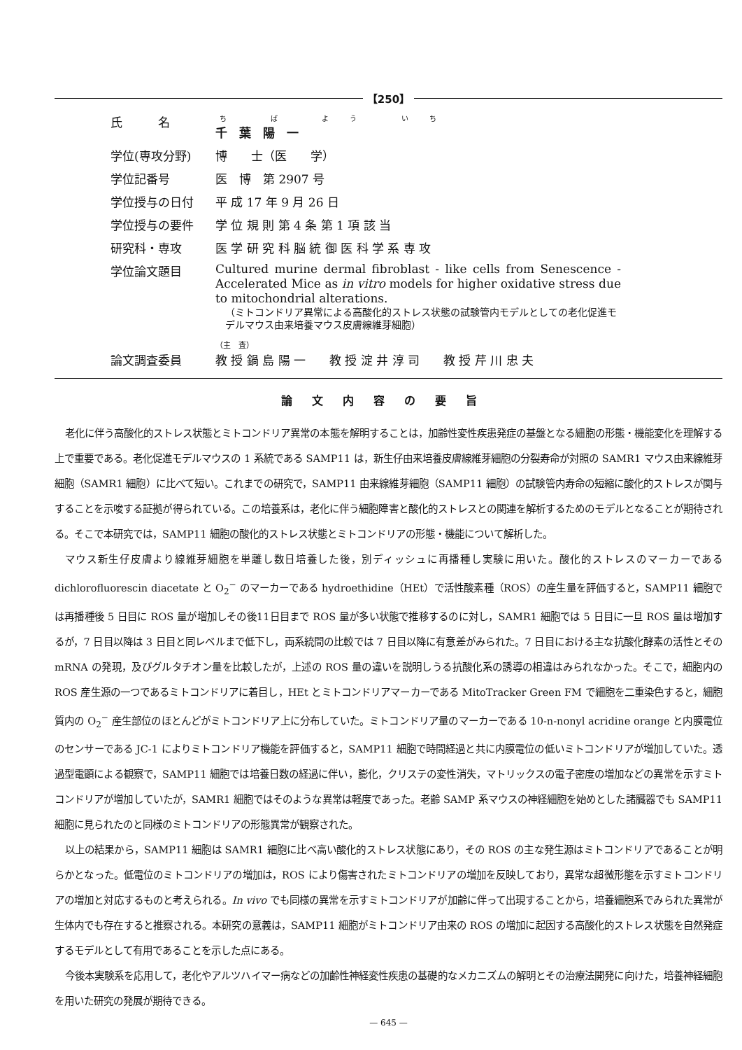【250】
| 氏 名 | ち ば よう いち 千 葉 陽 一 |
| 学位(専攻分野) | 博 士（医 学） |
| 学位記番号 | 医 博 第 2907 号 |
| 学位授与の日付 | 平 成 17 年 9 月 26 日 |
| 学位授与の要件 | 学 位 規 則 第 4 条 第 1 項 該 当 |
| 研究科・専攻 | 医 学 研 究 科 脳 統 御 医 科 学 系 専 攻 |
| 学位論文題目 | Cultured murine dermal fibroblast - like cells from Senescence - Accelerated Mice as in vitro models for higher oxidative stress due to mitochondrial alterations. （ミトコンドリア異常による高酸化的ストレス状態の試験管内モデルとしての老化促進モデルマウス由来培養マウス皮膚線維芽細胞） |
| 論文調査委員 | （主 査） 教 授 鍋 島 陽 一 教 授 淀 井 淳 司 教 授 芹 川 忠 夫 |
論文内容の要旨
老化に伴う高酸化的ストレス状態とミトコンドリア異常の本態を解明することは，加齢性変性疾患発症の基盤となる細胞の形態・機能変化を理解する上で重要である。老化促進モデルマウスの 1 系統である SAMP11 は，新生仔由来培養皮膚線維芽細胞の分裂寿命が対照の SAMR1 マウス由来線維芽細胞（SAMR1 細胞）に比べて短い。これまでの研究で，SAMP11 由来線維芽細胞（SAMP11 細胞）の試験管内寿命の短縮に酸化的ストレスが関与することを示唆する証拠が得られている。この培養系は，老化に伴う細胞障害と酸化的ストレスとの関連を解析するためのモデルとなることが期待される。そこで本研究では，SAMP11 細胞の酸化的ストレス状態とミトコンドリアの形態・機能について解析した。
マウス新生仔皮膚より線維芽細胞を単離し数日培養した後，別ディッシュに再播種し実験に用いた。酸化的ストレスのマーカーである dichlorofluorescin diacetate と O<sub>2</sub><sup>−</sup> のマーカーである hydroethidine（HEt）で活性酸素種（ROS）の産生量を評価すると，SAMP11 細胞では再播種後 5 日目に ROS 量が増加しその後11日目まで ROS 量が多い状態で推移するのに対し，SAMR1 細胞では 5 日目に一旦 ROS 量は増加するが，7 日目以降は 3 日目と同レベルまで低下し，両系統間の比較では 7 日目以降に有意差がみられた。7 日目における主な抗酸化酵素の活性とその mRNA の発現，及びグルタチオン量を比較したが，上述の ROS 量の違いを説明しうる抗酸化系の誘導の相違はみられなかった。そこで，細胞内の ROS 産生源の一つであるミトコンドリアに着目し，HEt とミトコンドリアマーカーである MitoTracker Green FM で細胞を二重染色すると，細胞質内の O<sub>2</sub><sup>−</sup> 産生部位のほとんどがミトコンドリア上に分布していた。ミトコンドリア量のマーカーである 10-n-nonyl acridine orange と内膜電位のセンサーである JC-1 によりミトコンドリア機能を評価すると，SAMP11 細胞で時間経過と共に内膜電位の低いミトコンドリアが増加していた。透過型電顕による観察で，SAMP11 細胞では培養日数の経過に伴い，膨化，クリステの変性消失，マトリックスの電子密度の増加などの異常を示すミトコンドリアが増加していたが，SAMR1 細胞ではそのような異常は軽度であった。老齢 SAMP 系マウスの神経細胞を始めとした諸臓器でも SAMP11 細胞に見られたのと同様のミトコンドリアの形態異常が観察された。
以上の結果から，SAMP11 細胞は SAMR1 細胞に比べ高い酸化的ストレス状態にあり，その ROS の主な発生源はミトコンドリアであることが明らかとなった。低電位のミトコンドリアの増加は，ROS により傷害されたミトコンドリアの増加を反映しており，異常な超微形態を示すミトコンドリアの増加と対応するものと考えられる。In vivo でも同様の異常を示すミトコンドリアが加齢に伴って出現することから，培養細胞系でみられた異常が生体内でも存在すると推察される。本研究の意義は，SAMP11 細胞がミトコンドリア由来の ROS の増加に起因する高酸化的ストレス状態を自然発症するモデルとして有用であることを示した点にある。
今後本実験系を応用して，老化やアルツハイマー病などの加齢性神経変性疾患の基礎的なメカニズムの解明とその治療法開発に向けた，培養神経細胞を用いた研究の発展が期待できる。
— 645 —